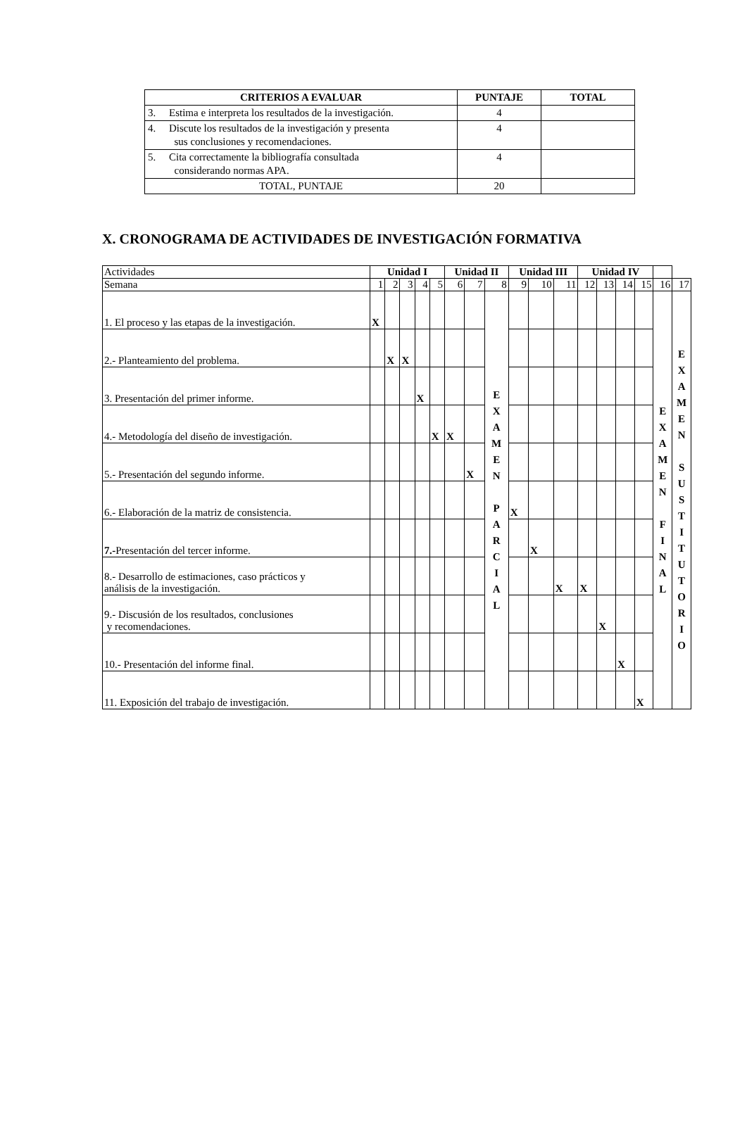| CRITERIOS A EVALUAR | PUNTAJE | TOTAL |
| --- | --- | --- |
| 3. Estima e interpreta los resultados de la investigación. | 4 | |
| 4. Discute los resultados de la investigación y presenta sus conclusiones y recomendaciones. | 4 | |
| 5. Cita correctamente la bibliografía consultada considerando normas APA. | 4 | |
| TOTAL, PUNTAJE | 20 | |
X. CRONOGRAMA DE ACTIVIDADES DE INVESTIGACIÓN FORMATIVA
| Actividades | Unidad I | | | | | Unidad II | | | Unidad III | | | Unidad IV | | | | | |
| Semana | 1 | 2 | 3 | 4 | 5 | 6 | 7 | 8 | 9 | 10 | 11 | 12 | 13 | 14 | 15 | 16 | 17 |
| 1. El proceso y las etapas de la investigación. | X | | | | | | | E X A M E N P A R C I A L | | | | | | | | E X A M E N F I N A L | E X A M E N S U S T I T U T O R I O |
| 2.- Planteamiento del problema. | | X | X | | | | | | | | | | | | | | |
| 3. Presentación del primer informe. | | | | X | | | | | | | | | | | | | |
| 4.- Metodología del diseño de investigación. | | | | | X | X | | | | | | | | | | | |
| 5.- Presentación del segundo informe. | | | | | | | X | | | | | | | | | | |
| 6.- Elaboración de la matriz de consistencia. | | | | | | | | | X | | | | | | | | |
| 7.- Presentación del tercer informe. | | | | | | | | | | X | | | | | | | |
| 8.- Desarrollo de estimaciones, caso prácticos y análisis de la investigación. | | | | | | | | | | | X | X | | | | | |
| 9.- Discusión de los resultados, conclusiones y recomendaciones. | | | | | | | | | | | | | X | | | | |
| 10.- Presentación del informe final. | | | | | | | | | | | | | | X | | | |
| 11. Exposición del trabajo de investigación. | | | | | | | | | | | | | | | X | | |